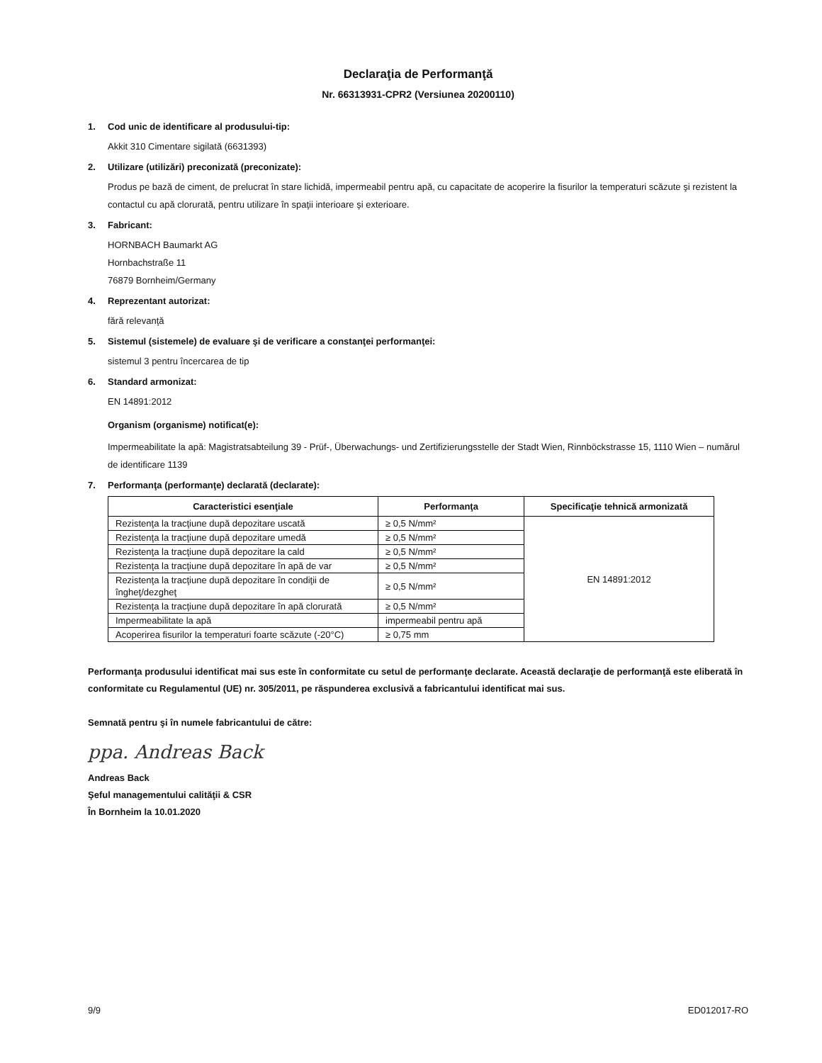Declaraţia de Performanţă
Nr. 66313931-CPR2 (Versiunea 20200110)
1. Cod unic de identificare al produsului-tip:
Akkit 310 Cimentare sigilată (6631393)
2. Utilizare (utilizări) preconizată (preconizate):
Produs pe bază de ciment, de prelucrat în stare lichidă, impermeabil pentru apă, cu capacitate de acoperire la fisurilor la temperaturi scăzute şi rezistent la contactul cu apă clorurată, pentru utilizare în spaţii interioare şi exterioare.
3. Fabricant:
HORNBACH Baumarkt AG
Hornbachstraße 11
76879 Bornheim/Germany
4. Reprezentant autorizat:
fără relevanţă
5. Sistemul (sistemele) de evaluare şi de verificare a constanţei performanţei:
sistemul 3 pentru încercarea de tip
6. Standard armonizat:
EN 14891:2012
Organism (organisme) notificat(e):
Impermeabilitate la apă: Magistratsabteilung 39 - Prüf-, Überwachungs- und Zertifizierungsstelle der Stadt Wien, Rinnböckstrasse 15, 1110 Wien – numărul de identificare 1139
7. Performanţa (performanţe) declarată (declarate):
| Caracteristici esenţiale | Performanţa | Specificaţie tehnică armonizată |
| --- | --- | --- |
| Rezistenţa la tracţiune după depozitare uscată | ≥ 0,5 N/mm² | EN 14891:2012 |
| Rezistenţa la tracţiune după depozitare umedă | ≥ 0,5 N/mm² | |
| Rezistenţa la tracţiune după depozitare la cald | ≥ 0,5 N/mm² | |
| Rezistenţa la tracţiune după depozitare în apă de var | ≥ 0,5 N/mm² | |
| Rezistenţa la tracţiune după depozitare în condiţii de îngheţ/dezgheţ | ≥ 0,5 N/mm² | |
| Rezistenţa la tracţiune după depozitare în apă clorurată | ≥ 0,5 N/mm² | |
| Impermeabilitate la apă | impermeabil pentru apă | |
| Acoperirea fisurilor la temperaturi foarte scăzute (-20°C) | ≥ 0,75 mm | |
Performanţa produsului identificat mai sus este în conformitate cu setul de performanţe declarate. Această declaraţie de performanţă este eliberată în conformitate cu Regulamentul (UE) nr. 305/2011, pe răspunderea exclusivă a fabricantului identificat mai sus.
Semnată pentru şi în numele fabricantului de către:
ppa. Andreas Back
Andreas Back
Şeful managementului calităţii & CSR
În Bornheim la 10.01.2020
9/9 ED012017-RO